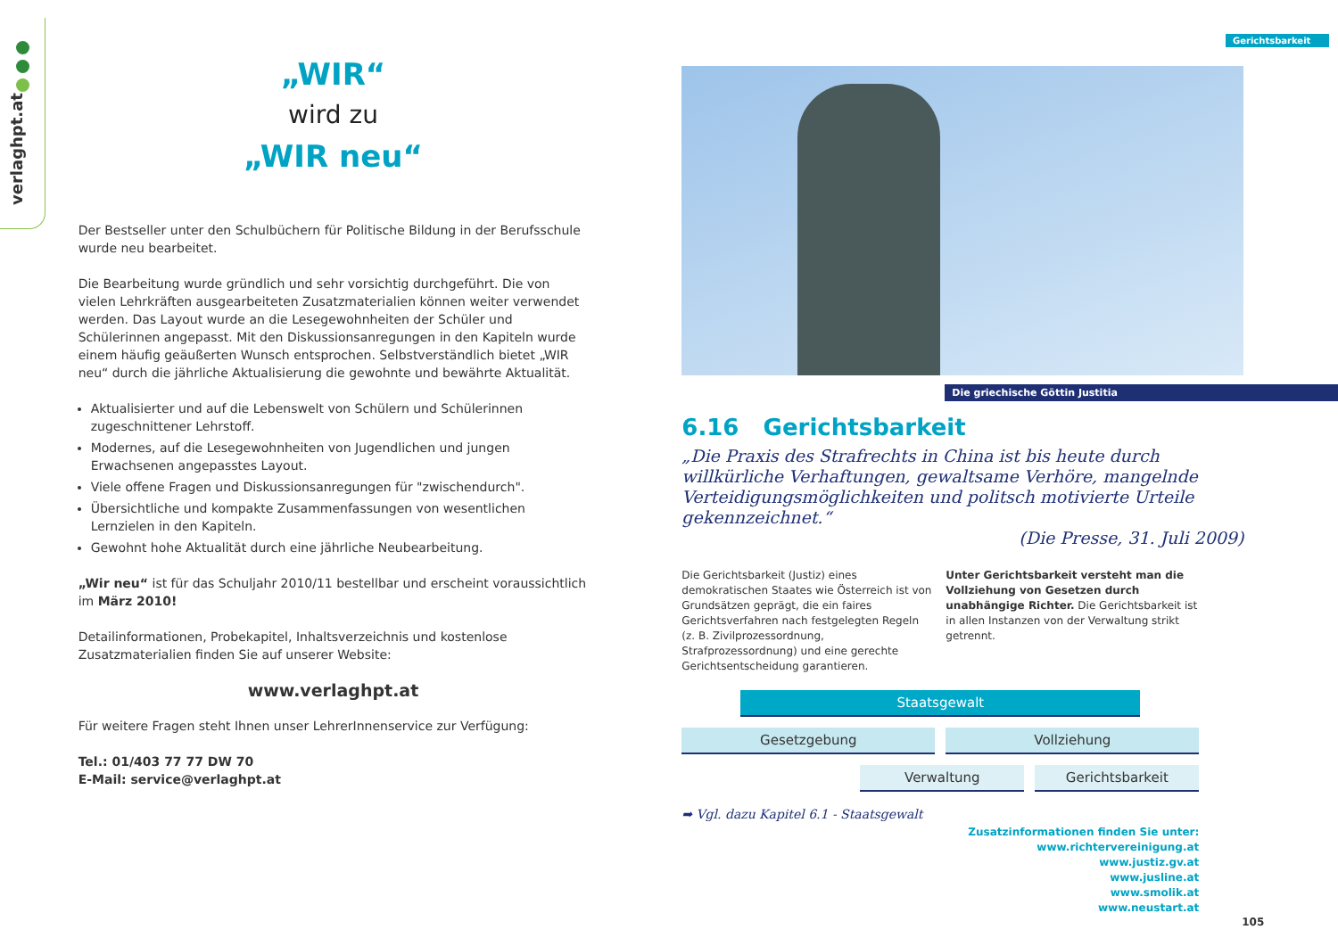verlaghpt.at
„WIR“
wird zu
„WIR neu“
Der Bestseller unter den Schulbüchern für Politische Bildung in der Berufsschule wurde neu bearbeitet.
Die Bearbeitung wurde gründlich und sehr vorsichtig durchgeführt. Die von vielen Lehrkräften ausgearbeiteten Zusatzmaterialien können weiter verwendet werden. Das Layout wurde an die Lesegewohnheiten der Schüler und Schülerinnen angepasst. Mit den Diskussionsanregungen in den Kapiteln wurde einem häufig geäußerten Wunsch entsprochen. Selbstverständlich bietet „WIR neu“ durch die jährliche Aktualisierung die gewohnte und bewährte Aktualität.
Aktualisierter und auf die Lebenswelt von Schülern und Schülerinnen zugeschnittener Lehrstoff.
Modernes, auf die Lesegewohnheiten von Jugendlichen und jungen Erwachsenen angepasstes Layout.
Viele offene Fragen und Diskussionsanregungen für "zwischendurch".
Übersichtliche und kompakte Zusammenfassungen von wesentlichen Lernzielen in den Kapiteln.
Gewohnt hohe Aktualität durch eine jährliche Neubearbeitung.
„Wir neu“ ist für das Schuljahr 2010/11 bestellbar und erscheint voraussichtlich im März 2010!
Detailinformationen, Probekapitel, Inhaltsverzeichnis und kostenlose Zusatzmaterialien finden Sie auf unserer Website:
www.verlaghpt.at
Für weitere Fragen steht Ihnen unser LehrerInnenservice zur Verfügung:
Tel.: 01/403 77 77 DW 70
E-Mail: service@verlaghpt.at
Gerichtsbarkeit
Die griechische Göttin Justitia
6.16 Gerichtsbarkeit
„Die Praxis des Strafrechts in China ist bis heute durch willkürliche Verhaftungen, gewaltsame Verhöre, mangelnde Verteidigungsmöglichkeiten und politsch motivierte Urteile gekennzeichnet.“
(Die Presse, 31. Juli 2009)
Die Gerichtsbarkeit (Justiz) eines demokratischen Staates wie Österreich ist von Grundsätzen geprägt, die ein faires Gerichtsverfahren nach festgelegten Regeln (z. B. Zivilprozessordnung, Strafprozessordnung) und eine gerechte Gerichtsentscheidung garantieren.
Unter Gerichtsbarkeit versteht man die Vollziehung von Gesetzen durch unabhängige Richter. Die Gerichtsbarkeit ist in allen Instanzen von der Verwaltung strikt getrennt.
Staatsgewalt
Gesetzgebung Vollziehung
Verwaltung Gerichtsbarkeit
➡ Vgl. dazu Kapitel 6.1 - Staatsgewalt
Zusatzinformationen finden Sie unter:
www.richtervereinigung.at
www.justiz.gv.at
www.jusline.at
www.smolik.at
www.neustart.at
105